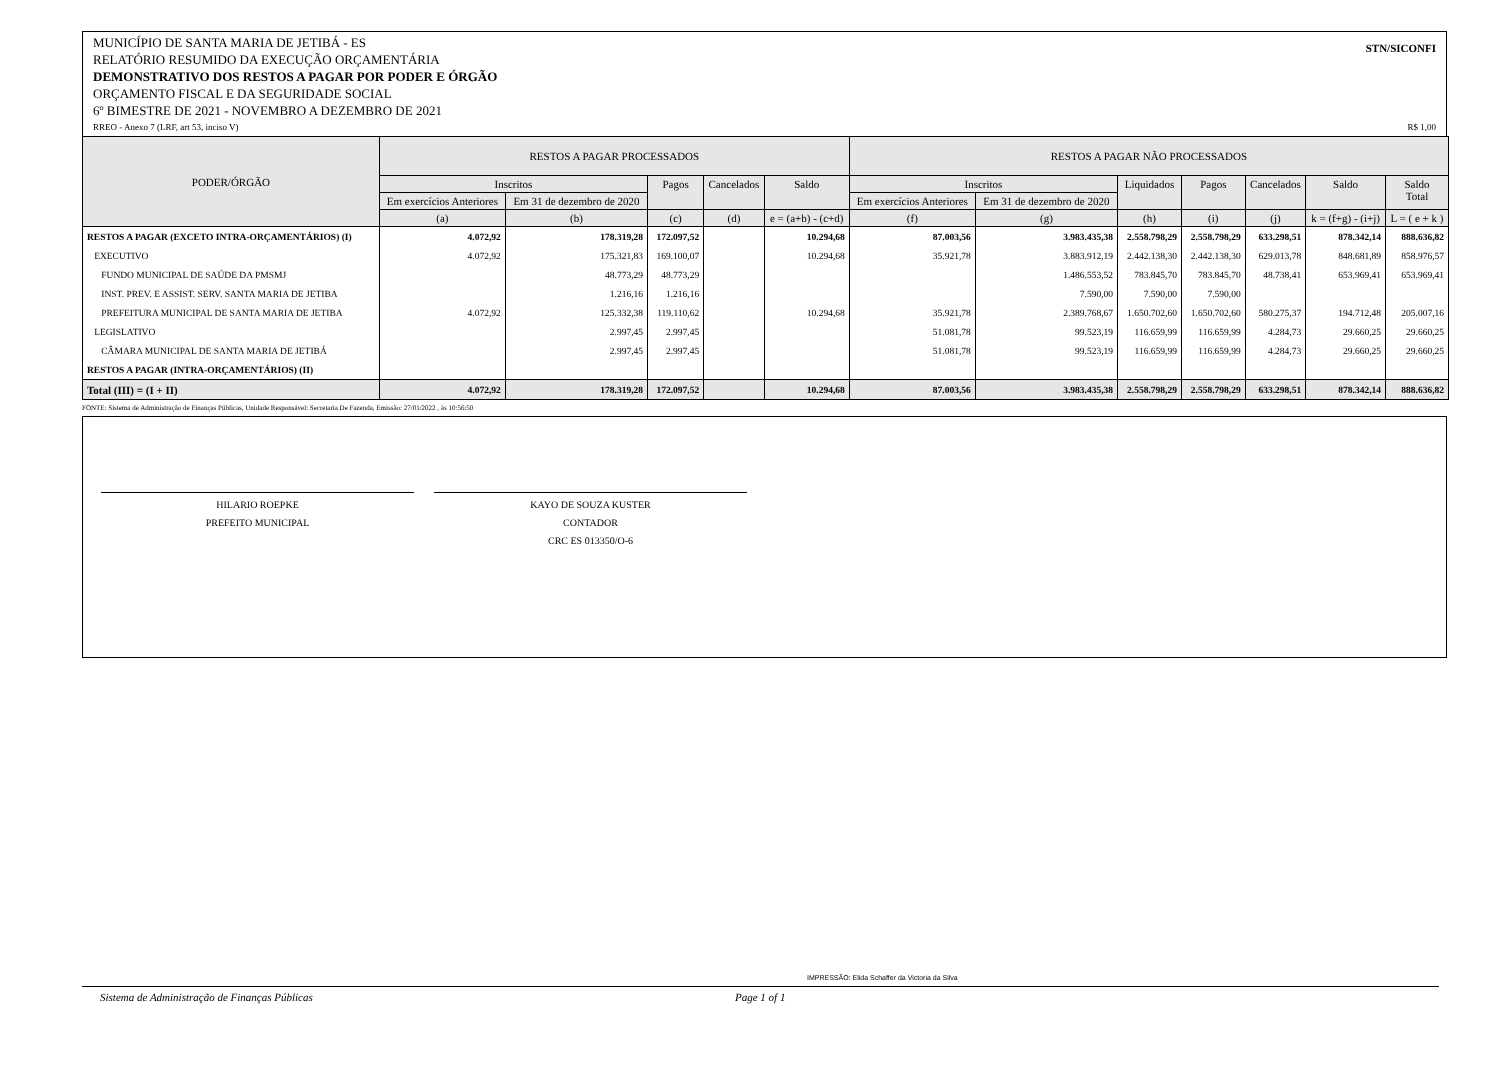STN/SICONFI MUNICÍPIO DE SANTA MARIA DE JETIBÁ - ES
RELATÓRIO RESUMIDO DA EXECUÇÃO ORÇAMENTÁRIA
DEMONSTRATIVO DOS RESTOS A PAGAR POR PODER E ÓRGÃO
ORÇAMENTO FISCAL E DA SEGURIDADE SOCIAL
6º BIMESTRE DE 2021 - NOVEMBRO A DEZEMBRO DE 2021
RREO - Anexo 7 (LRF, art 53, inciso V) R$ 1,00
| PODER/ÓRGÃO | RESTOS A PAGAR PROCESSADOS | | | | | RESTOS A PAGAR NÃO PROCESSADOS | | | | | | |
| --- | --- | --- | --- | --- | --- | --- | --- | --- | --- | --- | --- | --- |
| | Inscritos | | Pagos | Cancelados | Saldo | Inscritos | | Liquidados | Pagos | Cancelados | Saldo | Saldo Total |
| | Em exercícios Anteriores | Em 31 de dezembro de 2020 | | | | Em exercícios Anteriores | Em 31 de dezembro de 2020 | | | | | |
| | (a) | (b) | (c) | (d) | e = (a+b) - (c+d) | (f) | (g) | (h) | (i) | (j) | k = (f+g) - (i+j) | L = ( e + k ) |
| RESTOS A PAGAR (EXCETO INTRA-ORÇAMENTÁRIOS) (I) | 4.072,92 | 178.319,28 | 172.097,52 | | 10.294,68 | 87.003,56 | 3.983.435,38 | 2.558.798,29 | 2.558.798,29 | 633.298,51 | 878.342,14 | 888.636,82 |
| EXECUTIVO | 4.072,92 | 175.321,83 | 169.100,07 | | 10.294,68 | 35.921,78 | 3.883.912,19 | 2.442.138,30 | 2.442.138,30 | 629.013,78 | 848.681,89 | 858.976,57 |
| FUNDO MUNICIPAL DE SAÚDE DA PMSMJ | | 48.773,29 | 48.773,29 | | | | 1.486.553,52 | 783.845,70 | 783.845,70 | 48.738,41 | 653.969,41 | 653.969,41 |
| INST. PREV. E ASSIST. SERV. SANTA MARIA DE JETIBA | | 1.216,16 | 1.216,16 | | | | 7.590,00 | 7.590,00 | 7.590,00 | | | |
| PREFEITURA MUNICIPAL DE SANTA MARIA DE JETIBA | 4.072,92 | 125.332,38 | 119.110,62 | | 10.294,68 | 35.921,78 | 2.389.768,67 | 1.650.702,60 | 1.650.702,60 | 580.275,37 | 194.712,48 | 205.007,16 |
| LEGISLATIVO | | 2.997,45 | 2.997,45 | | | 51.081,78 | 99.523,19 | 116.659,99 | 116.659,99 | 4.284,73 | 29.660,25 | 29.660,25 |
| CÂMARA MUNICIPAL DE SANTA MARIA DE JETIBÁ | | 2.997,45 | 2.997,45 | | | 51.081,78 | 99.523,19 | 116.659,99 | 116.659,99 | 4.284,73 | 29.660,25 | 29.660,25 |
| RESTOS A PAGAR (INTRA-ORÇAMENTÁRIOS) (II) | | | | | | | | | | | | |
| Total (III) = (I + II) | 4.072,92 | 178.319,28 | 172.097,52 | | 10.294,68 | 87.003,56 | 3.983.435,38 | 2.558.798,29 | 2.558.798,29 | 633.298,51 | 878.342,14 | 888.636,82 |
FONTE: Sistema de Administração de Finanças Públicas, Unidade Responsável: Secretaria De Fazenda, Emissão: 27/01/2022 , às 10:56:50
HILARIO ROEPKE
PREFEITO MUNICIPAL
KAYO DE SOUZA KUSTER
CONTADOR
CRC ES 013350/O-6
IMPRESSÃO: Elida Schaffer da Victoria da Silva
Sistema de Administração de Finanças Públicas Page 1 of 1